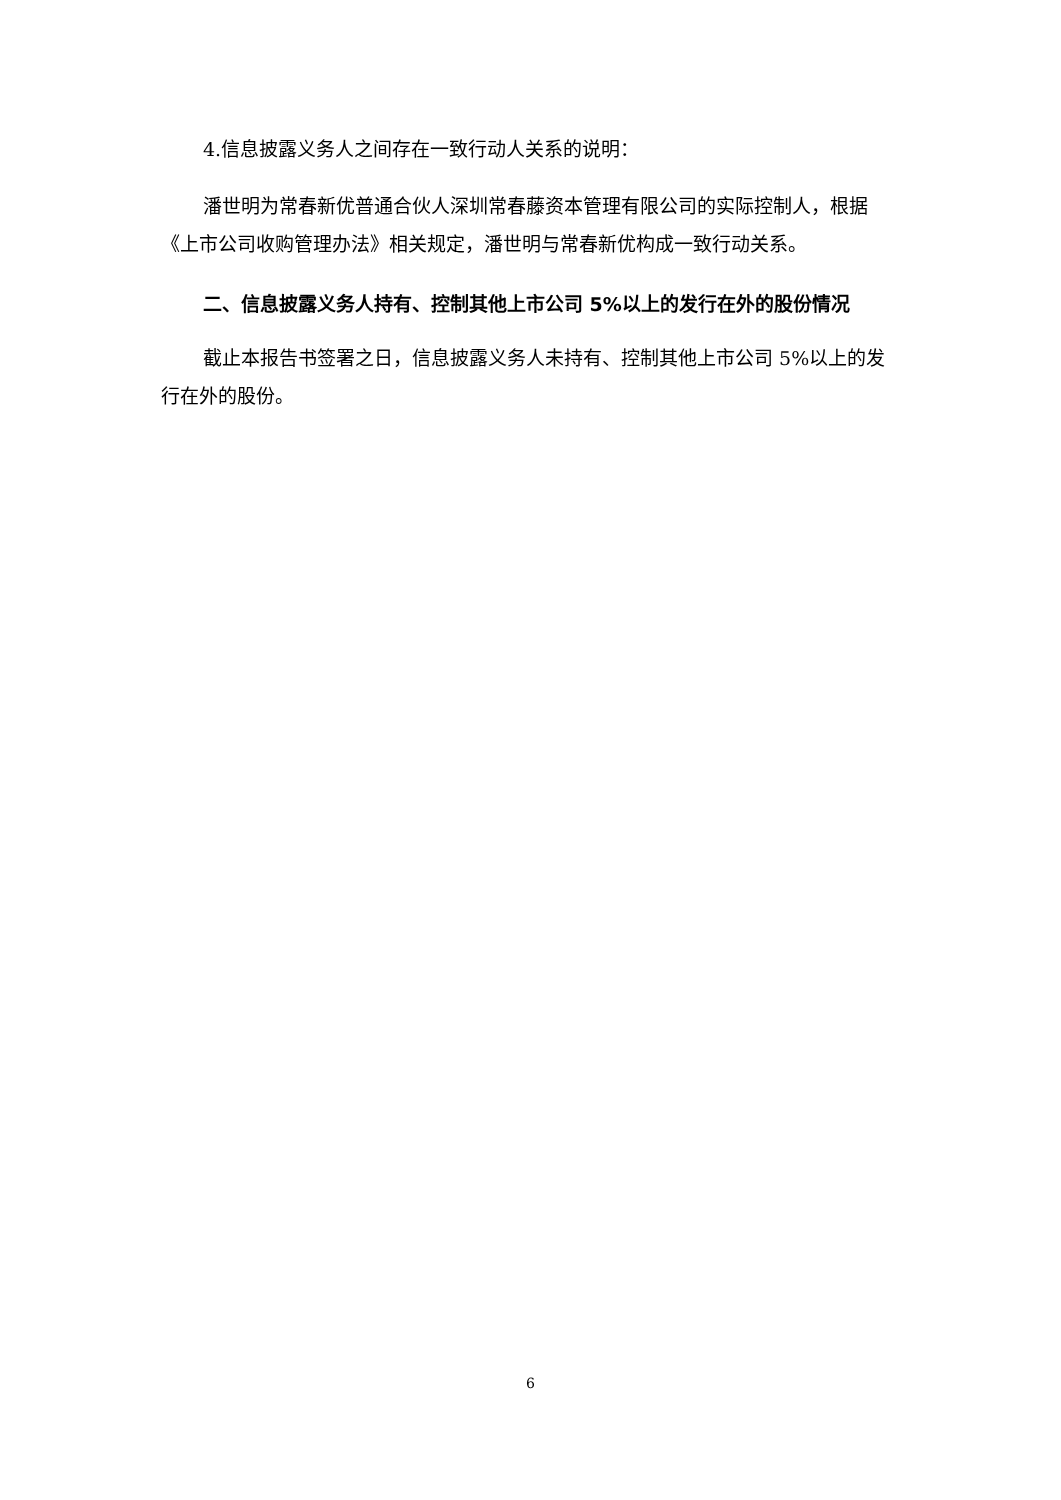4.信息披露义务人之间存在一致行动人关系的说明：
潘世明为常春新优普通合伙人深圳常春藤资本管理有限公司的实际控制人，根据《上市公司收购管理办法》相关规定，潘世明与常春新优构成一致行动关系。
二、信息披露义务人持有、控制其他上市公司 5%以上的发行在外的股份情况
截止本报告书签署之日，信息披露义务人未持有、控制其他上市公司 5%以上的发行在外的股份。
6